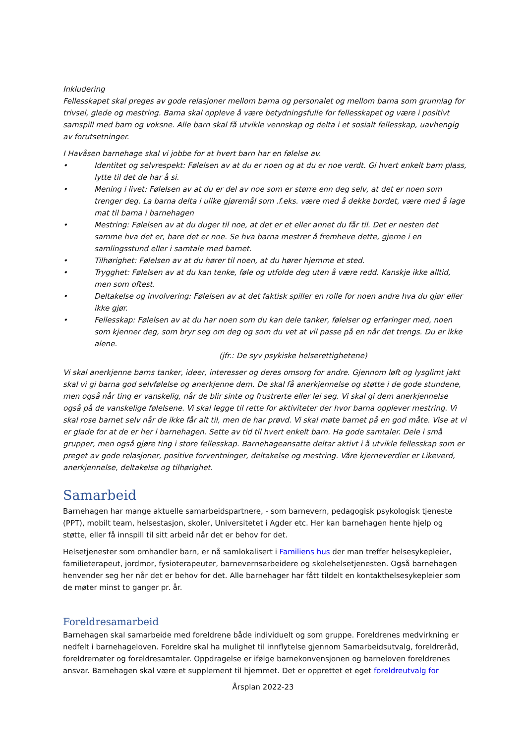Inkludering
Fellesskapet skal preges av gode relasjoner mellom barna og personalet og mellom barna som grunnlag for trivsel, glede og mestring. Barna skal oppleve å være betydningsfulle for fellesskapet og være i positivt samspill med barn og voksne. Alle barn skal få utvikle vennskap og delta i et sosialt fellesskap, uavhengig av forutsetninger.
I Havåsen barnehage skal vi jobbe for at hvert barn har en følelse av.
• Identitet og selvrespekt: Følelsen av at du er noen og at du er noe verdt. Gi hvert enkelt barn plass, lytte til det de har å si.
• Mening i livet: Følelsen av at du er del av noe som er større enn deg selv, at det er noen som trenger deg. La barna delta i ulike gjøremål som .f.eks. være med å dekke bordet, være med å lage mat til barna i barnehagen
• Mestring: Følelsen av at du duger til noe, at det er et eller annet du får til. Det er nesten det samme hva det er, bare det er noe. Se hva barna mestrer å fremheve dette, gjerne i en samlingsstund eller i samtale med barnet.
• Tilhørighet: Følelsen av at du hører til noen, at du hører hjemme et sted.
• Trygghet: Følelsen av at du kan tenke, føle og utfolde deg uten å være redd. Kanskje ikke alltid, men som oftest.
• Deltakelse og involvering: Følelsen av at det faktisk spiller en rolle for noen andre hva du gjør eller ikke gjør.
• Fellesskap: Følelsen av at du har noen som du kan dele tanker, følelser og erfaringer med, noen som kjenner deg, som bryr seg om deg og som du vet at vil passe på en når det trengs. Du er ikke alene.
(jfr.: De syv psykiske helserettighetene)
Vi skal anerkjenne barns tanker, ideer, interesser og deres omsorg for andre. Gjennom løft og lysglimt jakt skal vi gi barna god selvfølelse og anerkjenne dem. De skal få anerkjennelse og støtte i de gode stundene, men også når ting er vanskelig, når de blir sinte og frustrerte eller lei seg. Vi skal gi dem anerkjennelse også på de vanskelige følelsene. Vi skal legge til rette for aktiviteter der hvor barna opplever mestring. Vi skal rose barnet selv når de ikke får alt til, men de har prøvd. Vi skal møte barnet på en god måte. Vise at vi er glade for at de er her i barnehagen. Sette av tid til hvert enkelt barn. Ha gode samtaler. Dele i små grupper, men også gjøre ting i store fellesskap. Barnehageansatte deltar aktivt i å utvikle fellesskap som er preget av gode relasjoner, positive forventninger, deltakelse og mestring. Våre kjerneverdier er Likeverd, anerkjennelse, deltakelse og tilhørighet.
Samarbeid
Barnehagen har mange aktuelle samarbeidspartnere, - som barnevern, pedagogisk psykologisk tjeneste (PPT), mobilt team, helsestasjon, skoler, Universitetet i Agder etc. Her kan barnehagen hente hjelp og støtte, eller få innspill til sitt arbeid når det er behov for det.
Helsetjenester som omhandler barn, er nå samlokalisert i Familiens hus der man treffer helsesykepleier, familieterapeut, jordmor, fysioterapeuter, barnevernsarbeidere og skolehelsetjenesten. Også barnehagen henvender seg her når det er behov for det. Alle barnehager har fått tildelt en kontakthelsesykepleier som de møter minst to ganger pr. år.
Foreldresamarbeid
Barnehagen skal samarbeide med foreldrene både individuelt og som gruppe. Foreldrenes medvirkning er nedfelt i barnehageloven. Foreldre skal ha mulighet til innflytelse gjennom Samarbeidsutvalg, foreldreråd, foreldremøter og foreldresamtaler. Oppdragelse er ifølge barnekonvensjonen og barneloven foreldrenes ansvar. Barnehagen skal være et supplement til hjemmet. Det er opprettet et eget foreldreutvalg for
Årsplan 2022-23